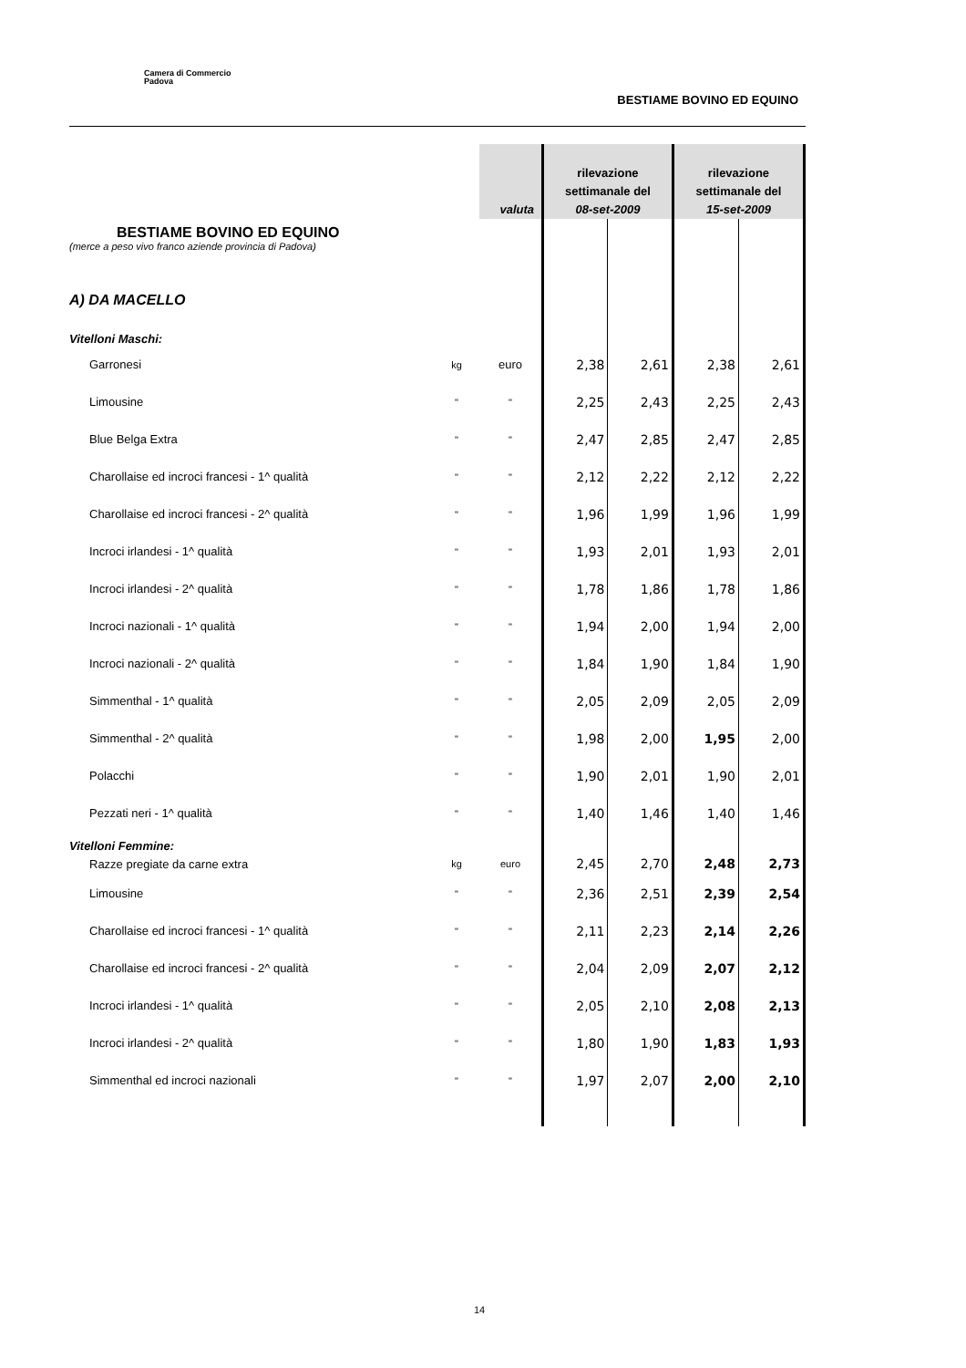Camera di Commercio
Padova
BESTIAME BOVINO ED EQUINO
| | | valuta | rilevazione settimanale del 08-set-2009 | | rilevazione settimanale del 15-set-2009 | |
| --- | --- | --- | --- | --- | --- | --- |
| BESTIAME BOVINO ED EQUINO (merce a peso vivo franco aziende provincia di Padova) A) DA MACELLO Vitelloni Maschi: | | | | | | |
| Garronesi | kg | euro | 2,38 | 2,61 | 2,38 | 2,61 |
| Limousine | " | " | 2,25 | 2,43 | 2,25 | 2,43 |
| Blue Belga Extra | " | " | 2,47 | 2,85 | 2,47 | 2,85 |
| Charollaise ed incroci francesi - 1^ qualità | " | " | 2,12 | 2,22 | 2,12 | 2,22 |
| Charollaise ed incroci francesi - 2^ qualità | " | " | 1,96 | 1,99 | 1,96 | 1,99 |
| Incroci irlandesi - 1^ qualità | " | " | 1,93 | 2,01 | 1,93 | 2,01 |
| Incroci irlandesi - 2^ qualità | " | " | 1,78 | 1,86 | 1,78 | 1,86 |
| Incroci nazionali - 1^ qualità | " | " | 1,94 | 2,00 | 1,94 | 2,00 |
| Incroci nazionali - 2^ qualità | " | " | 1,84 | 1,90 | 1,84 | 1,90 |
| Simmenthal - 1^ qualità | " | " | 2,05 | 2,09 | 2,05 | 2,09 |
| Simmenthal - 2^ qualità | " | " | 1,98 | 2,00 | 1,95 | 2,00 |
| Polacchi | " | " | 1,90 | 2,01 | 1,90 | 2,01 |
| Pezzati neri - 1^ qualità | " | " | 1,40 | 1,46 | 1,40 | 1,46 |
| Vitelloni Femmine: | | | | | | |
| Razze pregiate da carne extra | kg | euro | 2,45 | 2,70 | 2,48 | 2,73 |
| Limousine | " | " | 2,36 | 2,51 | 2,39 | 2,54 |
| Charollaise ed incroci francesi - 1^ qualità | " | " | 2,11 | 2,23 | 2,14 | 2,26 |
| Charollaise ed incroci francesi - 2^ qualità | " | " | 2,04 | 2,09 | 2,07 | 2,12 |
| Incroci irlandesi - 1^ qualità | " | " | 2,05 | 2,10 | 2,08 | 2,13 |
| Incroci irlandesi - 2^ qualità | " | " | 1,80 | 1,90 | 1,83 | 1,93 |
| Simmenthal ed incroci nazionali | " | " | 1,97 | 2,07 | 2,00 | 2,10 |
14